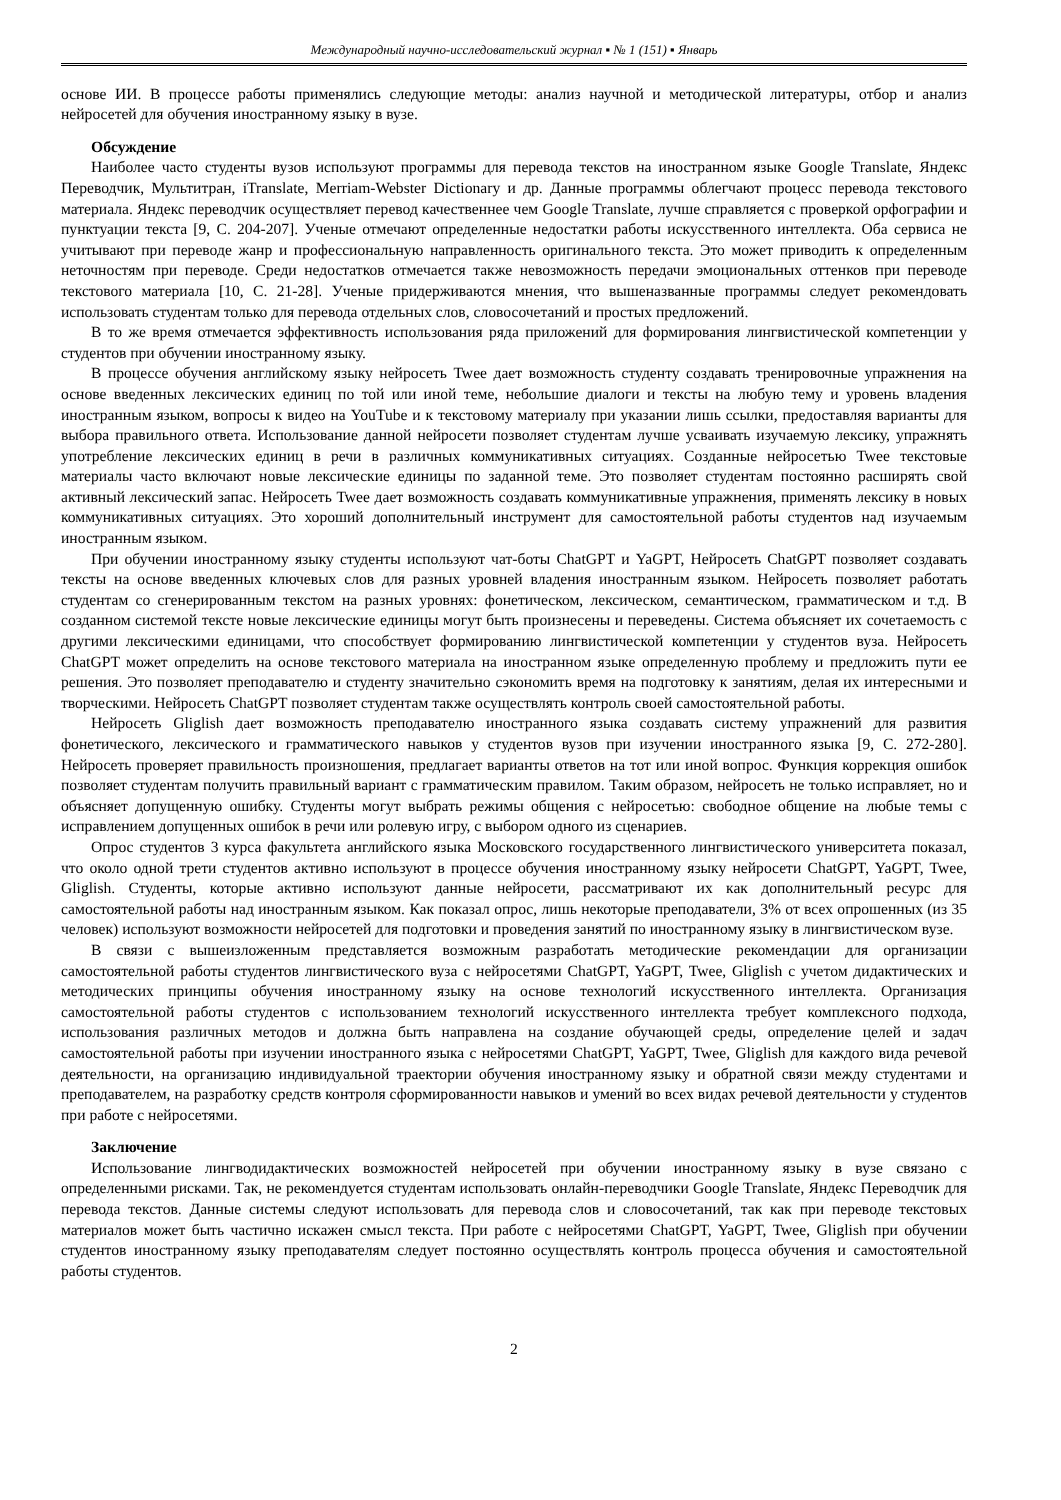Международный научно-исследовательский журнал ▪ № 1 (151) ▪ Январь
основе ИИ. В процессе работы применялись следующие методы: анализ научной и методической литературы, отбор и анализ нейросетей для обучения иностранному языку в вузе.
Обсуждение
Наиболее часто студенты вузов используют программы для перевода текстов на иностранном языке Google Translate, Яндекс Переводчик, Мультитран, iTranslate, Merriam-Webster Dictionary и др. Данные программы облегчают процесс перевода текстового материала. Яндекс переводчик осуществляет перевод качественнее чем Google Translate, лучше справляется с проверкой орфографии и пунктуации текста [9, С. 204-207]. Ученые отмечают определенные недостатки работы искусственного интеллекта. Оба сервиса не учитывают при переводе жанр и профессиональную направленность оригинального текста. Это может приводить к определенным неточностям при переводе. Среди недостатков отмечается также невозможность передачи эмоциональных оттенков при переводе текстового материала [10, С. 21-28]. Ученые придерживаются мнения, что вышеназванные программы следует рекомендовать использовать студентам только для перевода отдельных слов, словосочетаний и простых предложений.
В то же время отмечается эффективность использования ряда приложений для формирования лингвистической компетенции у студентов при обучении иностранному языку.
В процессе обучения английскому языку нейросеть Twee дает возможность студенту создавать тренировочные упражнения на основе введенных лексических единиц по той или иной теме, небольшие диалоги и тексты на любую тему и уровень владения иностранным языком, вопросы к видео на YouTube и к текстовому материалу при указании лишь ссылки, предоставляя варианты для выбора правильного ответа. Использование данной нейросети позволяет студентам лучше усваивать изучаемую лексику, упражнять употребление лексических единиц в речи в различных коммуникативных ситуациях. Созданные нейросетью Twee текстовые материалы часто включают новые лексические единицы по заданной теме. Это позволяет студентам постоянно расширять свой активный лексический запас. Нейросеть Twee дает возможность создавать коммуникативные упражнения, применять лексику в новых коммуникативных ситуациях. Это хороший дополнительный инструмент для самостоятельной работы студентов над изучаемым иностранным языком.
При обучении иностранному языку студенты используют чат-боты ChatGPT и YaGPT, Нейросеть ChatGPT позволяет создавать тексты на основе введенных ключевых слов для разных уровней владения иностранным языком. Нейросеть позволяет работать студентам со сгенерированным текстом на разных уровнях: фонетическом, лексическом, семантическом, грамматическом и т.д. В созданном системой тексте новые лексические единицы могут быть произнесены и переведены. Система объясняет их сочетаемость с другими лексическими единицами, что способствует формированию лингвистической компетенции у студентов вуза. Нейросеть ChatGPT может определить на основе текстового материала на иностранном языке определенную проблему и предложить пути ее решения. Это позволяет преподавателю и студенту значительно сэкономить время на подготовку к занятиям, делая их интересными и творческими. Нейросеть ChatGPT позволяет студентам также осуществлять контроль своей самостоятельной работы.
Нейросеть Gliglish дает возможность преподавателю иностранного языка создавать систему упражнений для развития фонетического, лексического и грамматического навыков у студентов вузов при изучении иностранного языка [9, С. 272-280]. Нейросеть проверяет правильность произношения, предлагает варианты ответов на тот или иной вопрос. Функция коррекция ошибок позволяет студентам получить правильный вариант с грамматическим правилом. Таким образом, нейросеть не только исправляет, но и объясняет допущенную ошибку. Студенты могут выбрать режимы общения с нейросетью: свободное общение на любые темы с исправлением допущенных ошибок в речи или ролевую игру, с выбором одного из сценариев.
Опрос студентов 3 курса факультета английского языка Московского государственного лингвистического университета показал, что около одной трети студентов активно используют в процессе обучения иностранному языку нейросети ChatGPT, YaGPT, Twee, Gliglish. Студенты, которые активно используют данные нейросети, рассматривают их как дополнительный ресурс для самостоятельной работы над иностранным языком. Как показал опрос, лишь некоторые преподаватели, 3% от всех опрошенных (из 35 человек) используют возможности нейросетей для подготовки и проведения занятий по иностранному языку в лингвистическом вузе.
В связи с вышеизложенным представляется возможным разработать методические рекомендации для организации самостоятельной работы студентов лингвистического вуза с нейросетями ChatGPT, YaGPT, Twee, Gliglish с учетом дидактических и методических принципы обучения иностранному языку на основе технологий искусственного интеллекта. Организация самостоятельной работы студентов с использованием технологий искусственного интеллекта требует комплексного подхода, использования различных методов и должна быть направлена на создание обучающей среды, определение целей и задач самостоятельной работы при изучении иностранного языка с нейросетями ChatGPT, YaGPT, Twee, Gliglish для каждого вида речевой деятельности, на организацию индивидуальной траектории обучения иностранному языку и обратной связи между студентами и преподавателем, на разработку средств контроля сформированности навыков и умений во всех видах речевой деятельности у студентов при работе с нейросетями.
Заключение
Использование лингводидактических возможностей нейросетей при обучении иностранному языку в вузе связано с определенными рисками. Так, не рекомендуется студентам использовать онлайн-переводчики Google Translate, Яндекс Переводчик для перевода текстов. Данные системы следуют использовать для перевода слов и словосочетаний, так как при переводе текстовых материалов может быть частично искажен смысл текста. При работе с нейросетями ChatGPT, YaGPT, Twee, Gliglish при обучении студентов иностранному языку преподавателям следует постоянно осуществлять контроль процесса обучения и самостоятельной работы студентов.
2